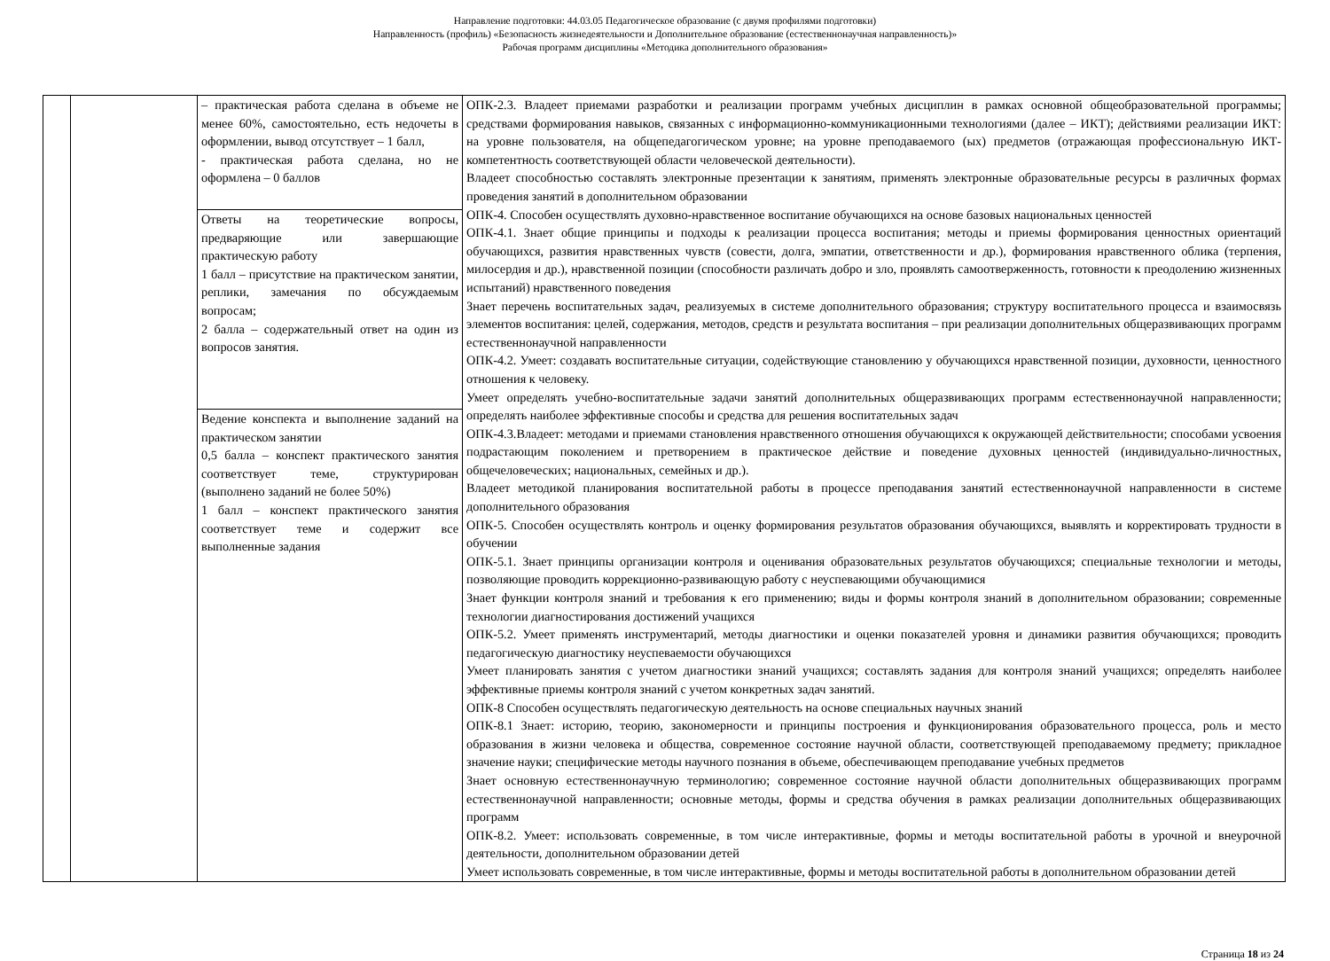Направление подготовки: 44.03.05 Педагогическое образование (с двумя профилями подготовки)
Направленность (профиль) «Безопасность жизнедеятельности и Дополнительное образование (естественнонаучная направленность)»
Рабочая программ дисциплины «Методика дополнительного образования»
| | | – практическая работа сделана в объеме не менее 60%, самостоятельно, есть недочеты в оформлении, вывод отсутствует – 1 балл, - практическая работа сделана, но не оформлена – 0 баллов | ОПК-2.3. Владеет приемами разработки и реализации программ учебных дисциплин в рамках основной общеобразовательной программы; средствами формирования навыков, связанных с информационно-коммуникационными технологиями (далее – ИКТ); действиями реализации ИКТ: на уровне пользователя, на общепедагогическом уровне; на уровне преподаваемого (ых) предметов (отражающая профессиональную ИКТ-компетентность соответствующей области человеческой деятельности). Владеет способностью составлять электронные презентации к занятиям, применять электронные образовательные ресурсы в различных формах проведения занятий в дополнительном образовании ОПК-4. Способен осуществлять духовно-нравственное воспитание обучающихся на основе базовых национальных ценностей ОПК-4.1. Знает общие принципы и подходы к реализации процесса воспитания; методы и приемы формирования ценностных ориентаций обучающихся, развития нравственных чувств (совести, долга, эмпатии, ответственности и др.), формирования нравственного облика (терпения, милосердия и др.), нравственной позиции (способности различать добро и зло, проявлять самоотверженность, готовности к преодолению жизненных испытаний) нравственного поведения Знает перечень воспитательных задач, реализуемых в системе дополнительного образования; структуру воспитательного процесса и взаимосвязь элементов воспитания: целей, содержания, методов, средств и результата воспитания – при реализации дополнительных общеразвивающих программ естественнонаучной направленности ОПК-4.2. Умеет: создавать воспитательные ситуации, содействующие становлению у обучающихся нравственной позиции, духовности, ценностного отношения к человеку. Умеет определять учебно-воспитательные задачи занятий дополнительных общеразвивающих программ естественнонаучной направленности; определять наиболее эффективные способы и средства для решения воспитательных задач ОПК-4.3.Владеет: методами и приемами становления нравственного отношения обучающихся к окружающей действительности; способами усвоения подрастающим поколением и претворением в практическое действие и поведение духовных ценностей (индивидуально-личностных, общечеловеческих; национальных, семейных и др.). Владеет методикой планирования воспитательной работы в процессе преподавания занятий естественнонаучной направленности в системе дополнительного образования ОПК-5. Способен осуществлять контроль и оценку формирования результатов образования обучающихся, выявлять и корректировать трудности в обучении ОПК-5.1. Знает принципы организации контроля и оценивания образовательных результатов обучающихся; специальные технологии и методы, позволяющие проводить коррекционно-развивающую работу с неуспевающими обучающимися Знает функции контроля знаний и требования к его применению; виды и формы контроля знаний в дополнительном образовании; современные технологии диагностирования достижений учащихся ОПК-5.2. Умеет применять инструментарий, методы диагностики и оценки показателей уровня и динамики развития обучающихся; проводить педагогическую диагностику неуспеваемости обучающихся Умеет планировать занятия с учетом диагностики знаний учащихся; составлять задания для контроля знаний учащихся; определять наиболее эффективные приемы контроля знаний с учетом конкретных задач занятий. ОПК-8 Способен осуществлять педагогическую деятельность на основе специальных научных знаний ОПК-8.1 Знает: историю, теорию, закономерности и принципы построения и функционирования образовательного процесса, роль и место образования в жизни человека и общества, современное состояние научной области, соответствующей преподаваемому предмету; прикладное значение науки; специфические методы научного познания в объеме, обеспечивающем преподавание учебных предметов Знает основную естественнонаучную терминологию; современное состояние научной области дополнительных общеразвивающих программ естественнонаучной направленности; основные методы, формы и средства обучения в рамках реализации дополнительных общеразвивающих программ ОПК-8.2. Умеет: использовать современные, в том числе интерактивные, формы и методы воспитательной работы в урочной и внеурочной деятельности, дополнительном образовании детей Умеет использовать современные, в том числе интерактивные, формы и методы воспитательной работы в дополнительном образовании детей |
| | | Ответы на теоретические вопросы, предваряющие или завершающие практическую работу 1 балл – присутствие на практическом занятии, реплики, замечания по обсуждаемым вопросам; 2 балла – содержательный ответ на один из вопросов занятия. | |
| | | Ведение конспекта и выполнение заданий на практическом занятии 0,5 балла – конспект практического занятия соответствует теме, структурирован (выполнено заданий не более 50%) 1 балл – конспект практического занятия соответствует теме и содержит все выполненные задания | |
Страница 18 из 24